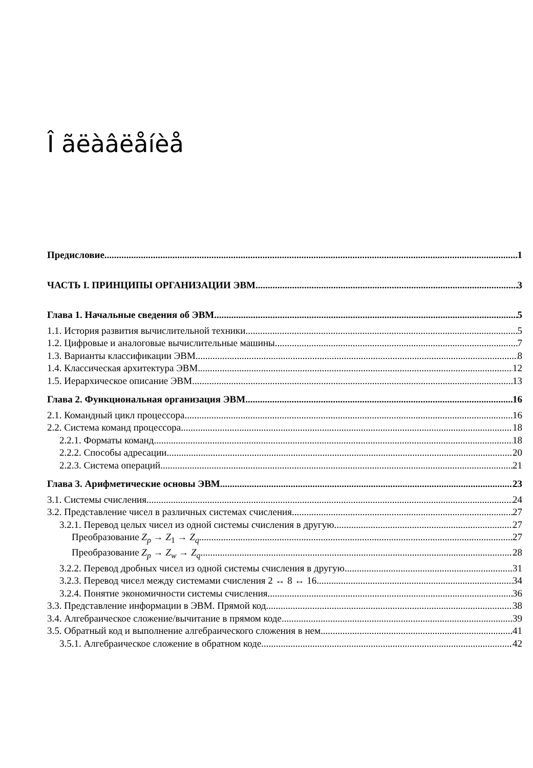Î ãëàâëåíèå
Предисловие 1
ЧАСТЬ I. ПРИНЦИПЫ ОРГАНИЗАЦИИ ЭВМ 3
Глава 1. Начальные сведения об ЭВМ 5
1.1. История развития вычислительной техники 5
1.2. Цифровые и аналоговые вычислительные машины 7
1.3. Варианты классификации ЭВМ 8
1.4. Классическая архитектура ЭВМ 12
1.5. Иерархическое описание ЭВМ 13
Глава 2. Функциональная организация ЭВМ 16
2.1. Командный цикл процессора 16
2.2. Система команд процессора 18
2.2.1. Форматы команд 18
2.2.2. Способы адресации 20
2.2.3. Система операций 21
Глава 3. Арифметические основы ЭВМ 23
3.1. Системы счисления 24
3.2. Представление чисел в различных системах счисления 27
3.2.1. Перевод целых чисел из одной системы счисления в другую 27
Преобразование Z<sub>p</sub> → Z<sub>1</sub> → Z<sub>q</sub> 27
Преобразование Z<sub>p</sub> → Z<sub>w</sub> → Z<sub>q</sub> 28
3.2.2. Перевод дробных чисел из одной системы счисления в другую 31
3.2.3. Перевод чисел между системами счисления 2 ↔ 8 ↔ 16 34
3.2.4. Понятие экономичности системы счисления 36
3.3. Представление информации в ЭВМ. Прямой код 38
3.4. Алгебраическое сложение/вычитание в прямом коде 39
3.5. Обратный код и выполнение алгебраического сложения в нем 41
3.5.1. Алгебраическое сложение в обратном коде 42